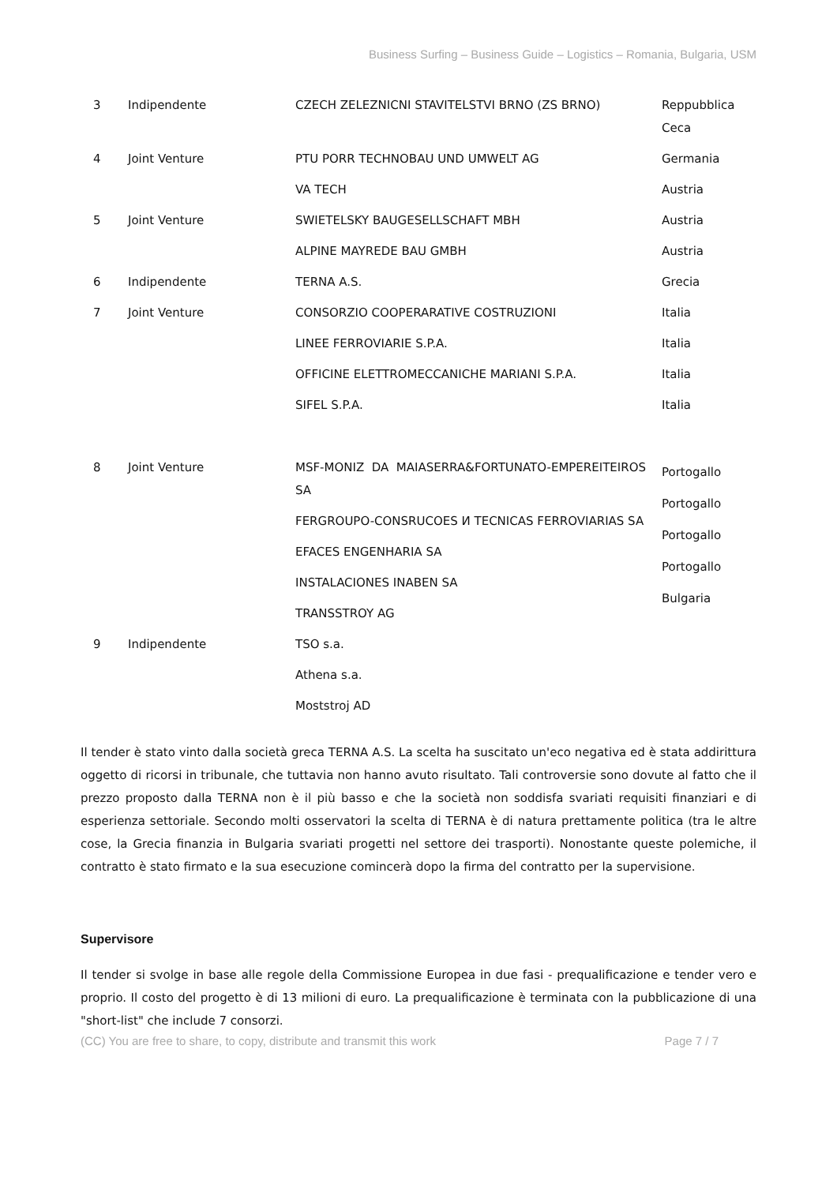Business Surfing – Business Guide – Logistics – Romania, Bulgaria, USM
| 3 | Indipendente | CZECH ZELEZNICNI STAVITELSTVI BRNO (ZS BRNO) | Reppubblica Ceca |
| 4 | Joint Venture | PTU PORR TECHNOBAU UND UMWELT AG | Germania |
| | | VA TECH | Austria |
| 5 | Joint Venture | SWIETELSKY BAUGESELLSCHAFT MBH | Austria |
| | | ALPINE MAYREDE BAU GMBH | Austria |
| 6 | Indipendente | TERNA A.S. | Grecia |
| 7 | Joint Venture | CONSORZIO COOPERARATIVE COSTRUZIONI | Italia |
| | | LINEE FERROVIARIE S.P.A. | Italia |
| | | OFFICINE ELETTROMECCANICHE MARIANI S.P.A. | Italia |
| | | SIFEL S.P.A. | Italia |
| 8 | Joint Venture | MSF-MONIZ DA MAIASERRA&FORTUNATO-EMPEREITEIROS SA FERGROUPO-CONSRUCOES И TECNICAS FERROVIARIAS SA EFACES ENGENHARIA SA INSTALACIONES INABEN SA TRANSSTROY AG | Portogallo Portogallo Portogallo Portogallo Bulgaria |
| 9 | Indipendente | TSO s.a. | |
| | | Athena s.a. | |
| | | Moststroj AD | |
Il tender è stato vinto dalla società greca TERNA A.S. La scelta ha suscitato un'eco negativa ed è stata addirittura oggetto di ricorsi in tribunale, che tuttavia non hanno avuto risultato. Tali controversie sono dovute al fatto che il prezzo proposto dalla TERNA non è il più basso e che la società non soddisfa svariati requisiti finanziari e di esperienza settoriale. Secondo molti osservatori la scelta di TERNA è di natura prettamente politica (tra le altre cose, la Grecia finanzia in Bulgaria svariati progetti nel settore dei trasporti). Nonostante queste polemiche, il contratto è stato firmato e la sua esecuzione comincerà dopo la firma del contratto per la supervisione.
Supervisore
Il tender si svolge in base alle regole della Commissione Europea in due fasi - prequalificazione e tender vero e proprio. Il costo del progetto è di 13 milioni di euro. La prequalificazione è terminata con la pubblicazione di una "short-list" che include 7 consorzi.
(CC) You are free to share, to copy, distribute and transmit this work Page 7 / 7